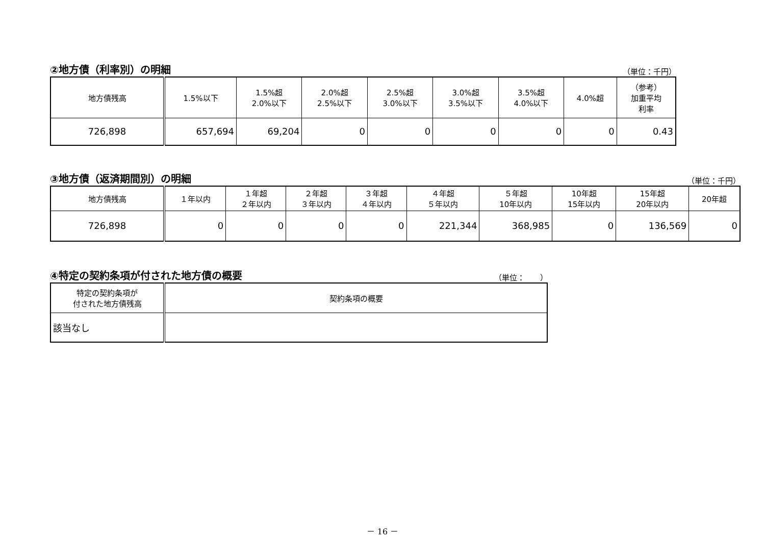②地方債（利率別）の明細 （単位：千円）
| 地方債残高 | 1.5%以下 | 1.5%超 2.0%以下 | 2.0%超 2.5%以下 | 2.5%超 3.0%以下 | 3.0%超 3.5%以下 | 3.5%超 4.0%以下 | 4.0%超 | （参考） 加重平均 利率 |
| --- | --- | --- | --- | --- | --- | --- | --- | --- |
| 726,898 | 657,694 | 69,204 | 0 | 0 | 0 | 0 | 0 | 0.43 |
③地方債（返済期間別）の明細 （単位：千円）
| 地方債残高 | １年以内 | １年超 ２年以内 | ２年超 ３年以内 | ３年超 ４年以内 | ４年超 ５年以内 | ５年超 10年以内 | 10年超 15年以内 | 15年超 20年以内 | 20年超 |
| --- | --- | --- | --- | --- | --- | --- | --- | --- | --- |
| 726,898 | 0 | 0 | 0 | 0 | 221,344 | 368,985 | 0 | 136,569 | 0 |
④特定の契約条項が付された地方債の概要 （単位：　　）
| 特定の契約条項が 付された地方債残高 | 契約条項の概要 |
| --- | --- |
| 該当なし | |
－ 16 －